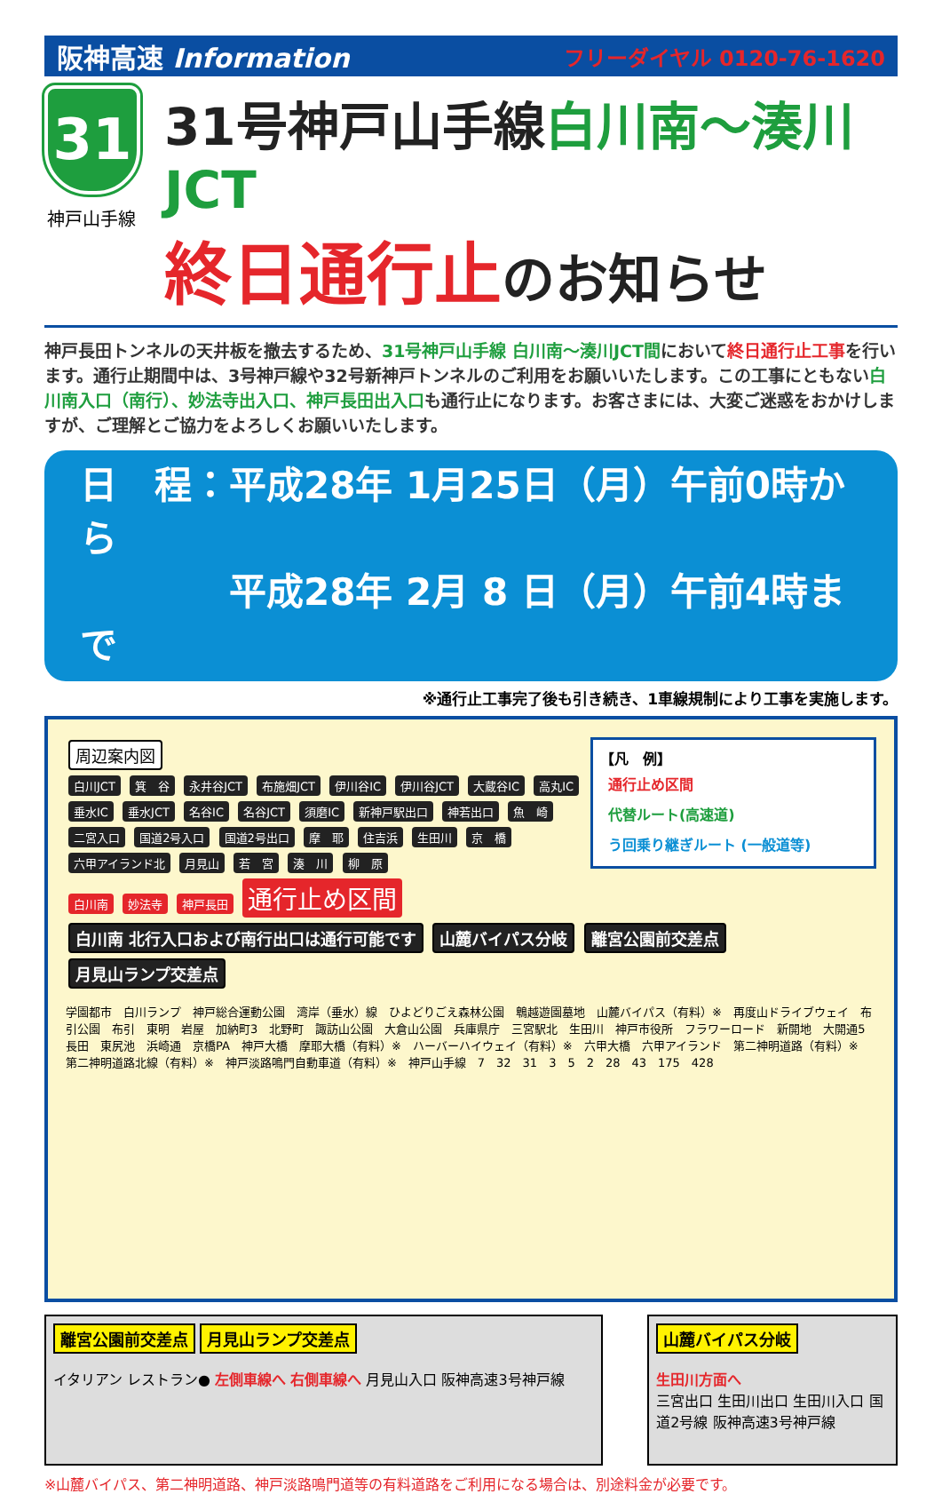阪神高速 Information
フリーダイヤル 0120-76-1620
31
神戸山手線
31号神戸山手線 白川南～湊川JCT
終日通行止のお知らせ
神戸長田トンネルの天井板を撤去するため、31号神戸山手線 白川南～湊川JCT間において終日通行止工事を行います。通行止期間中は、3号神戸線や32号新神戸トンネルのご利用をお願いいたします。この工事にともない白川南入口（南行）、妙法寺出入口、神戸長田出入口も通行止になります。お客さまには、大変ご迷惑をおかけしますが、ご理解とご協力をよろしくお願いいたします。
日　程：平成28年 1月25日（月）午前0時から
　　　　平成28年 2月 8 日（月）午前4時まで
※通行止工事完了後も引き続き、1車線規制により工事を実施します。
【凡　例】
通行止め区間
代替ルート(高速道)
う回乗り継ぎルート (一般道等)
周辺案内図
白川JCT 箕　谷 永井谷JCT 布施畑JCT 伊川谷IC 伊川谷JCT 大蔵谷IC 高丸IC 垂水IC 垂水JCT 名谷IC 名谷JCT 須磨IC 新神戸駅出口 神若出口 魚　崎 二宮入口 国道2号入口 国道2号出口 摩　耶 住吉浜 生田川 京　橋 六甲アイランド北 月見山 若　宮 湊　川 柳　原
白川南 妙法寺 神戸長田 通行止め区間
白川南 北行入口および南行出口は通行可能です 山麓バイパス分岐 離宮公園前交差点 月見山ランプ交差点
学園都市　白川ランプ　神戸総合運動公園　湾岸（垂水）線　ひよどりごえ森林公園　鵯越遊園墓地　山麓バイパス（有料）※　再度山ドライブウェイ　布引公園　布引　東明　岩屋　加納町3　北野町　諏訪山公園　大倉山公園　兵庫県庁　三宮駅北　生田川　神戸市役所　フラワーロード　新開地　大開通5　長田　東尻池　浜崎通　京橋PA　神戸大橋　摩耶大橋（有料）※　ハーバーハイウェイ（有料）※　六甲大橋　六甲アイランド　第二神明道路（有料）※　第二神明道路北線（有料）※　神戸淡路鳴門自動車道（有料）※　神戸山手線　7　32　31　3　5　2　28　43　175　428
離宮公園前交差点 月見山ランプ交差点
イタリアン レストラン● 左側車線へ 右側車線へ 月見山入口 阪神高速3号神戸線
山麓バイパス分岐
生田川方面へ
三宮出口 生田川出口 生田川入口 国道2号線 阪神高速3号神戸線
※山麓バイパス、第二神明道路、神戸淡路鳴門道等の有料道路をご利用になる場合は、別途料金が必要です。